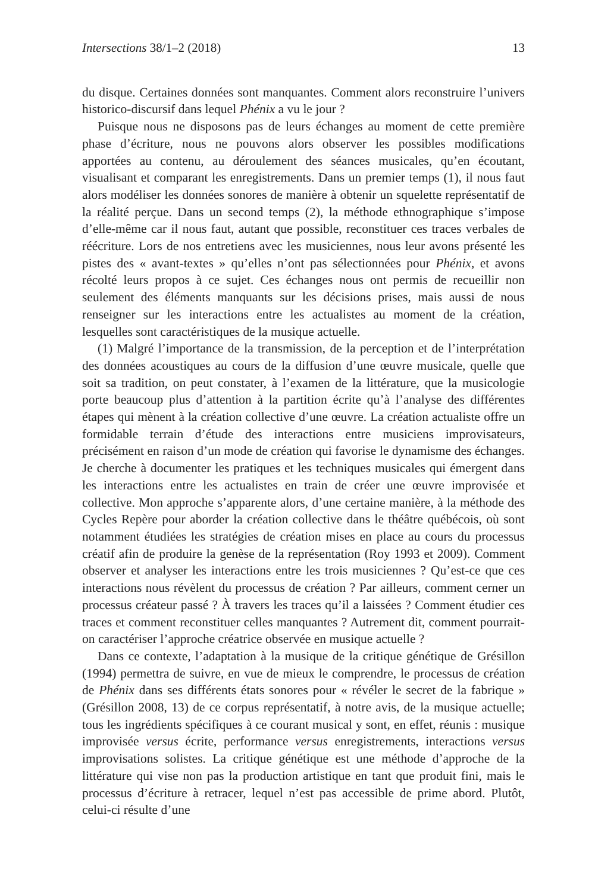Intersections 38/1–2 (2018) 13
du disque. Certaines données sont manquantes. Comment alors reconstruire l’univers historico-discursif dans lequel Phénix a vu le jour ?
Puisque nous ne disposons pas de leurs échanges au moment de cette première phase d’écriture, nous ne pouvons alors observer les possibles modifications apportées au contenu, au déroulement des séances musicales, qu’en écoutant, visualisant et comparant les enregistrements. Dans un premier temps (1), il nous faut alors modéliser les données sonores de manière à obtenir un squelette représentatif de la réalité perçue. Dans un second temps (2), la méthode ethnographique s’impose d’elle-même car il nous faut, autant que possible, reconstituer ces traces verbales de réécriture. Lors de nos entretiens avec les musiciennes, nous leur avons présenté les pistes des « avant-textes » qu’elles n’ont pas sélectionnées pour Phénix, et avons récolté leurs propos à ce sujet. Ces échanges nous ont permis de recueillir non seulement des éléments manquants sur les décisions prises, mais aussi de nous renseigner sur les interactions entre les actualistes au moment de la création, lesquelles sont caractéristiques de la musique actuelle.
(1) Malgré l’importance de la transmission, de la perception et de l’interprétation des données acoustiques au cours de la diffusion d’une œuvre musicale, quelle que soit sa tradition, on peut constater, à l’examen de la littérature, que la musicologie porte beaucoup plus d’attention à la partition écrite qu’à l’analyse des différentes étapes qui mènent à la création collective d’une œuvre. La création actualiste offre un formidable terrain d’étude des interactions entre musiciens improvisateurs, précisément en raison d’un mode de création qui favorise le dynamisme des échanges. Je cherche à documenter les pratiques et les techniques musicales qui émergent dans les interactions entre les actualistes en train de créer une œuvre improvisée et collective. Mon approche s’apparente alors, d’une certaine manière, à la méthode des Cycles Repère pour aborder la création collective dans le théâtre québécois, où sont notamment étudiées les stratégies de création mises en place au cours du processus créatif afin de produire la genèse de la représentation (Roy 1993 et 2009). Comment observer et analyser les interactions entre les trois musiciennes ? Qu’est-ce que ces interactions nous révèlent du processus de création ? Par ailleurs, comment cerner un processus créateur passé ? À travers les traces qu’il a laissées ? Comment étudier ces traces et comment reconstituer celles manquantes ? Autrement dit, comment pourrait-on caractériser l’approche créatrice observée en musique actuelle ?
Dans ce contexte, l’adaptation à la musique de la critique génétique de Grésillon (1994) permettra de suivre, en vue de mieux le comprendre, le processus de création de Phénix dans ses différents états sonores pour « révéler le secret de la fabrique » (Grésillon 2008, 13) de ce corpus représentatif, à notre avis, de la musique actuelle; tous les ingrédients spécifiques à ce courant musical y sont, en effet, réunis : musique improvisée versus écrite, performance versus enregistrements, interactions versus improvisations solistes. La critique génétique est une méthode d’approche de la littérature qui vise non pas la production artistique en tant que produit fini, mais le processus d’écriture à retracer, lequel n’est pas accessible de prime abord. Plutôt, celui-ci résulte d’une